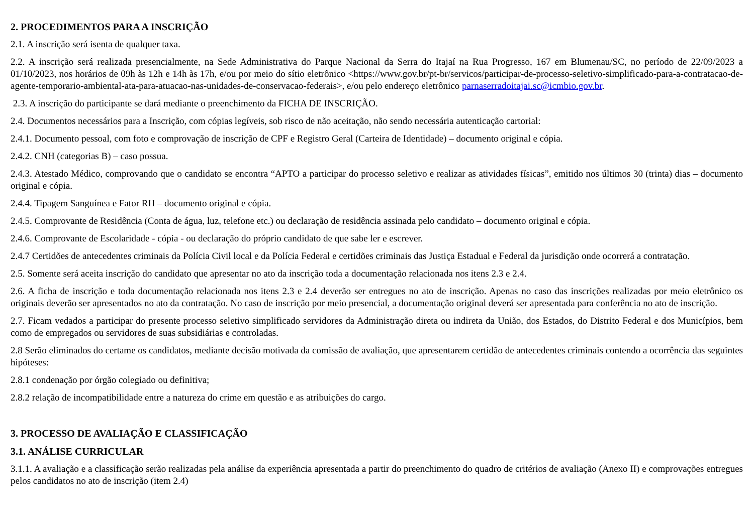2. PROCEDIMENTOS PARA A INSCRIÇÃO
2.1. A inscrição será isenta de qualquer taxa.
2.2. A inscrição será realizada presencialmente, na Sede Administrativa do Parque Nacional da Serra do Itajaí na Rua Progresso, 167 em Blumenau/SC, no período de 22/09/2023 a 01/10/2023, nos horários de 09h às 12h e 14h às 17h, e/ou por meio do sítio eletrônico <https://www.gov.br/pt-br/servicos/participar-de-processo-seletivo-simplificado-para-a-contratacao-de-agente-temporario-ambiental-ata-para-atuacao-nas-unidades-de-conservacao-federais>, e/ou pelo endereço eletrônico parnaserradoitajai.sc@icmbio.gov.br.
2.3. A inscrição do participante se dará mediante o preenchimento da FICHA DE INSCRIÇÃO.
2.4. Documentos necessários para a Inscrição, com cópias legíveis, sob risco de não aceitação, não sendo necessária autenticação cartorial:
2.4.1. Documento pessoal, com foto e comprovação de inscrição de CPF e Registro Geral (Carteira de Identidade) – documento original e cópia.
2.4.2. CNH (categorias B) – caso possua.
2.4.3. Atestado Médico, comprovando que o candidato se encontra “APTO a participar do processo seletivo e realizar as atividades físicas”, emitido nos últimos 30 (trinta) dias – documento original e cópia.
2.4.4. Tipagem Sanguínea e Fator RH – documento original e cópia.
2.4.5. Comprovante de Residência (Conta de água, luz, telefone etc.) ou declaração de residência assinada pelo candidato – documento original e cópia.
2.4.6. Comprovante de Escolaridade - cópia - ou declaração do próprio candidato de que sabe ler e escrever.
2.4.7 Certidões de antecedentes criminais da Polícia Civil local e da Polícia Federal e certidões criminais das Justiça Estadual e Federal da jurisdição onde ocorrerá a contratação.
2.5. Somente será aceita inscrição do candidato que apresentar no ato da inscrição toda a documentação relacionada nos itens 2.3 e 2.4.
2.6. A ficha de inscrição e toda documentação relacionada nos itens 2.3 e 2.4 deverão ser entregues no ato de inscrição. Apenas no caso das inscrições realizadas por meio eletrônico os originais deverão ser apresentados no ato da contratação. No caso de inscrição por meio presencial, a documentação original deverá ser apresentada para conferência no ato de inscrição.
2.7. Ficam vedados a participar do presente processo seletivo simplificado servidores da Administração direta ou indireta da União, dos Estados, do Distrito Federal e dos Municípios, bem como de empregados ou servidores de suas subsidiárias e controladas.
2.8 Serão eliminados do certame os candidatos, mediante decisão motivada da comissão de avaliação, que apresentarem certidão de antecedentes criminais contendo a ocorrência das seguintes hipóteses:
2.8.1 condenação por órgão colegiado ou definitiva;
2.8.2 relação de incompatibilidade entre a natureza do crime em questão e as atribuições do cargo.
3. PROCESSO DE AVALIAÇÃO E CLASSIFICAÇÃO
3.1. ANÁLISE CURRICULAR
3.1.1. A avaliação e a classificação serão realizadas pela análise da experiência apresentada a partir do preenchimento do quadro de critérios de avaliação (Anexo II) e comprovações entregues pelos candidatos no ato de inscrição (item 2.4)